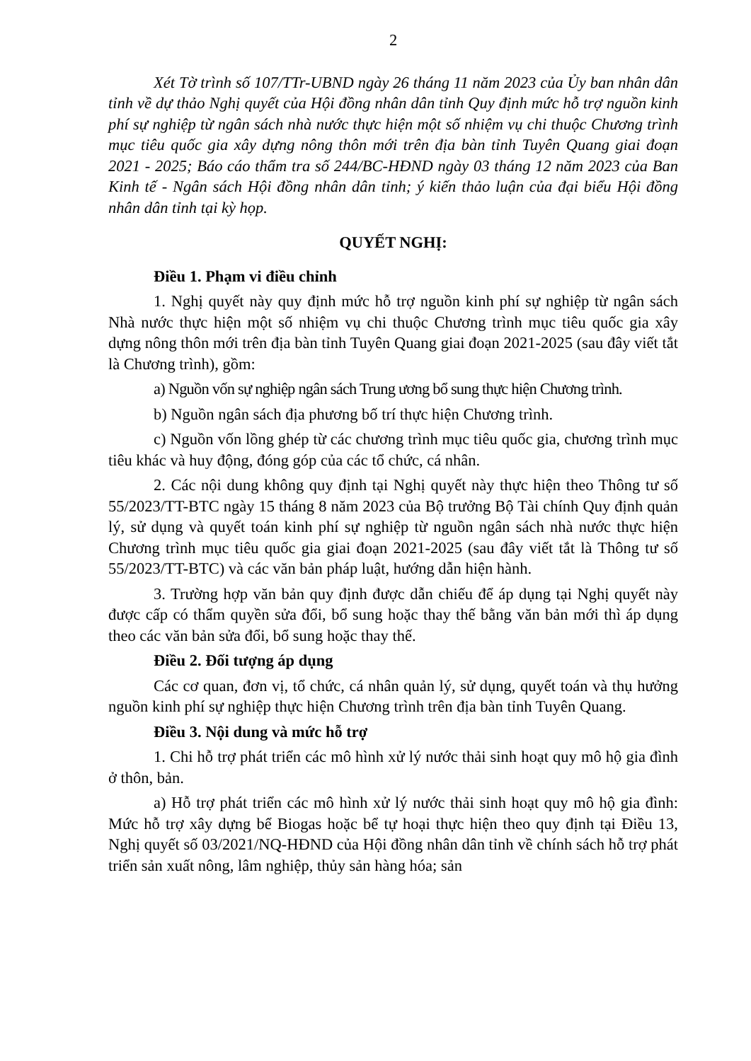2
Xét Tờ trình số 107/TTr-UBND ngày 26 tháng 11 năm 2023 của Ủy ban nhân dân tỉnh về dự thảo Nghị quyết của Hội đồng nhân dân tỉnh Quy định mức hỗ trợ nguồn kinh phí sự nghiệp từ ngân sách nhà nước thực hiện một số nhiệm vụ chi thuộc Chương trình mục tiêu quốc gia xây dựng nông thôn mới trên địa bàn tỉnh Tuyên Quang giai đoạn 2021 - 2025; Báo cáo thẩm tra số 244/BC-HĐND ngày 03 tháng 12 năm 2023 của Ban Kinh tế - Ngân sách Hội đồng nhân dân tỉnh; ý kiến thảo luận của đại biểu Hội đồng nhân dân tỉnh tại kỳ họp.
QUYẾT NGHỊ:
Điều 1. Phạm vi điều chỉnh
1. Nghị quyết này quy định mức hỗ trợ nguồn kinh phí sự nghiệp từ ngân sách Nhà nước thực hiện một số nhiệm vụ chi thuộc Chương trình mục tiêu quốc gia xây dựng nông thôn mới trên địa bàn tỉnh Tuyên Quang giai đoạn 2021-2025 (sau đây viết tắt là Chương trình), gồm:
a) Nguồn vốn sự nghiệp ngân sách Trung ương bổ sung thực hiện Chương trình.
b) Nguồn ngân sách địa phương bố trí thực hiện Chương trình.
c) Nguồn vốn lồng ghép từ các chương trình mục tiêu quốc gia, chương trình mục tiêu khác và huy động, đóng góp của các tổ chức, cá nhân.
2. Các nội dung không quy định tại Nghị quyết này thực hiện theo Thông tư số 55/2023/TT-BTC ngày 15 tháng 8 năm 2023 của Bộ trưởng Bộ Tài chính Quy định quản lý, sử dụng và quyết toán kinh phí sự nghiệp từ nguồn ngân sách nhà nước thực hiện Chương trình mục tiêu quốc gia giai đoạn 2021-2025 (sau đây viết tắt là Thông tư số 55/2023/TT-BTC) và các văn bản pháp luật, hướng dẫn hiện hành.
3. Trường hợp văn bản quy định được dẫn chiếu để áp dụng tại Nghị quyết này được cấp có thẩm quyền sửa đổi, bổ sung hoặc thay thế bằng văn bản mới thì áp dụng theo các văn bản sửa đổi, bổ sung hoặc thay thế.
Điều 2. Đối tượng áp dụng
Các cơ quan, đơn vị, tổ chức, cá nhân quản lý, sử dụng, quyết toán và thụ hưởng nguồn kinh phí sự nghiệp thực hiện Chương trình trên địa bàn tỉnh Tuyên Quang.
Điều 3. Nội dung và mức hỗ trợ
1. Chi hỗ trợ phát triển các mô hình xử lý nước thải sinh hoạt quy mô hộ gia đình ở thôn, bản.
a) Hỗ trợ phát triển các mô hình xử lý nước thải sinh hoạt quy mô hộ gia đình: Mức hỗ trợ xây dựng bể Biogas hoặc bể tự hoại thực hiện theo quy định tại Điều 13, Nghị quyết số 03/2021/NQ-HĐND của Hội đồng nhân dân tỉnh về chính sách hỗ trợ phát triển sản xuất nông, lâm nghiệp, thủy sản hàng hóa; sản